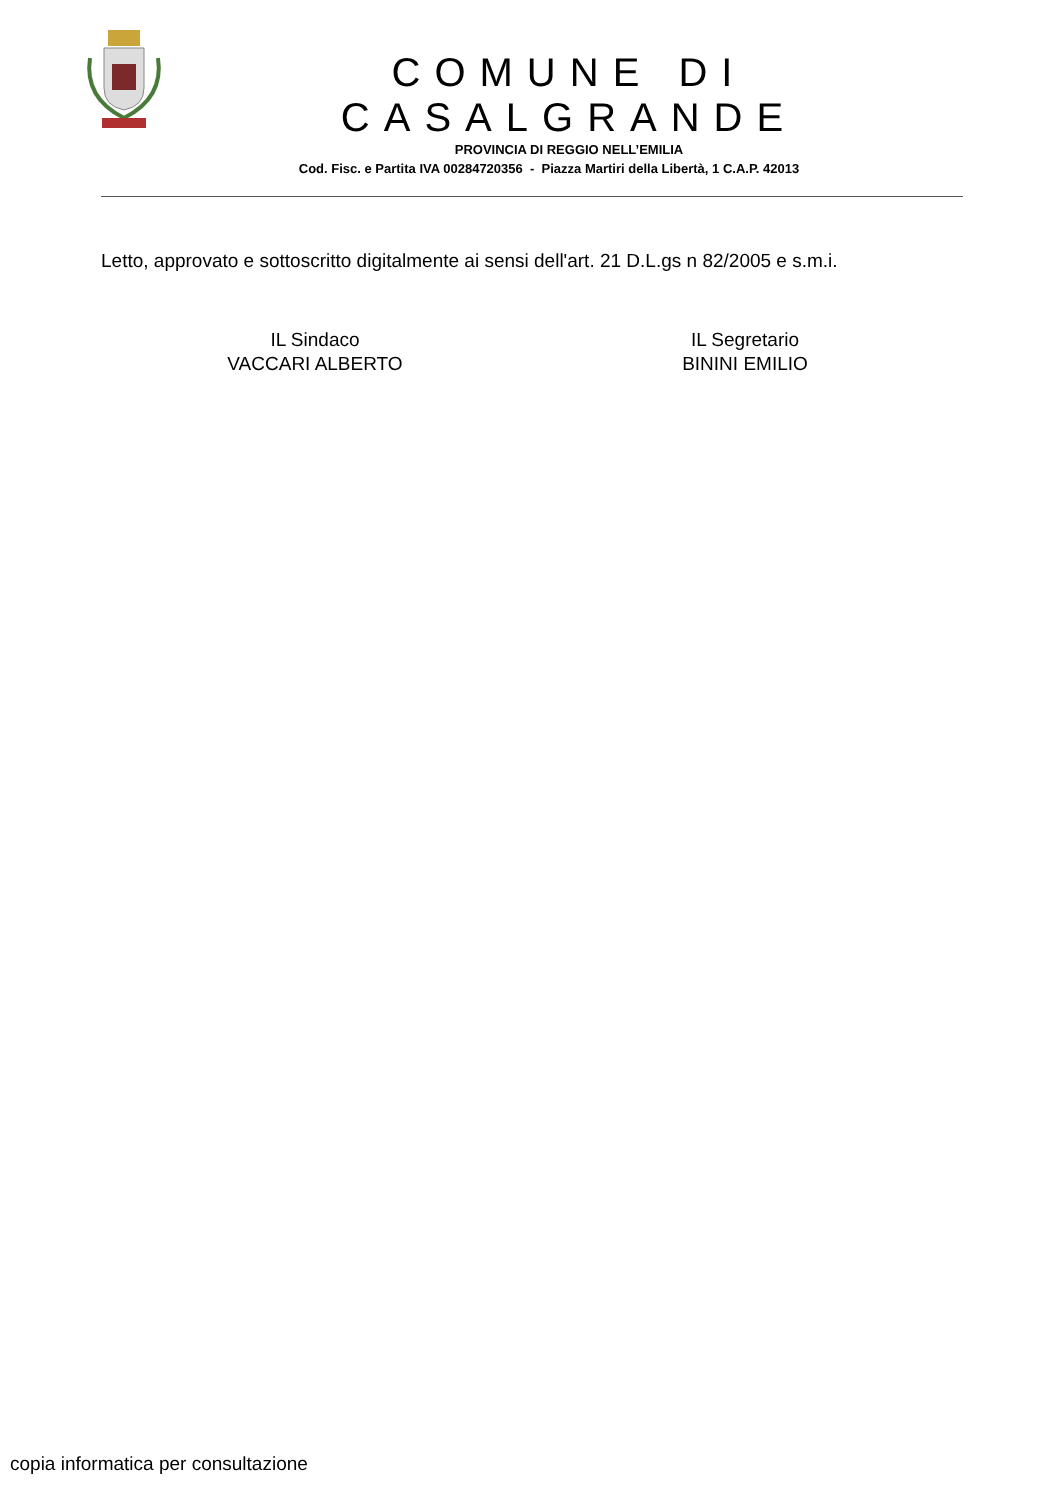COMUNE DI CASALGRANDE
PROVINCIA DI REGGIO NELL’EMILIA
Cod. Fisc. e Partita IVA 00284720356 - Piazza Martiri della Libertà, 1 C.A.P. 42013
Letto, approvato e sottoscritto digitalmente ai sensi dell'art. 21 D.L.gs n 82/2005 e s.m.i.
IL Sindaco
VACCARI ALBERTO
IL Segretario
BININI EMILIO
copia informatica per consultazione